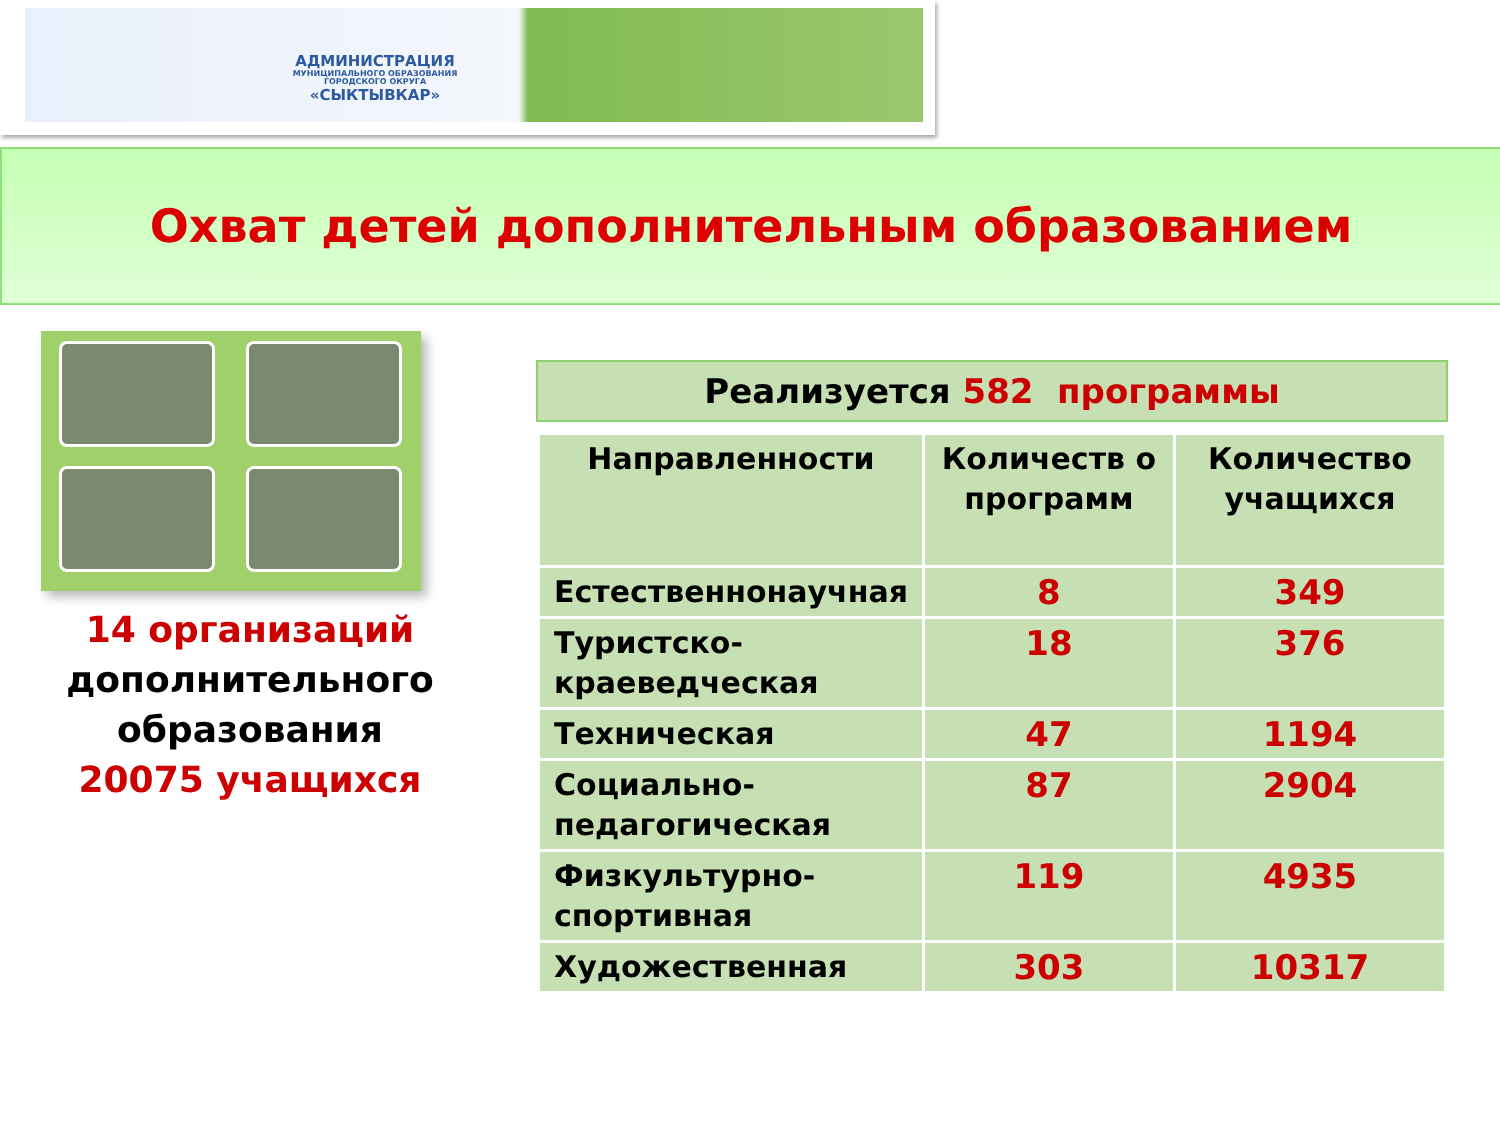АДМИНИСТРАЦИЯ
МУНИЦИПАЛЬНОГО ОБРАЗОВАНИЯ ГОРОДСКОГО ОКРУГА
«СЫКТЫВКАР»
Охват детей дополнительным образованием
14 организаций
дополнительного образования
20075 учащихся
Реализуется 582 программы
| Направленности | Количеств о программ | Количество учащихся |
| --- | --- | --- |
| Естественнонаучная | 8 | 349 |
| Туристско-краеведческая | 18 | 376 |
| Техническая | 47 | 1194 |
| Социально-педагогическая | 87 | 2904 |
| Физкультурно-спортивная | 119 | 4935 |
| Художественная | 303 | 10317 |